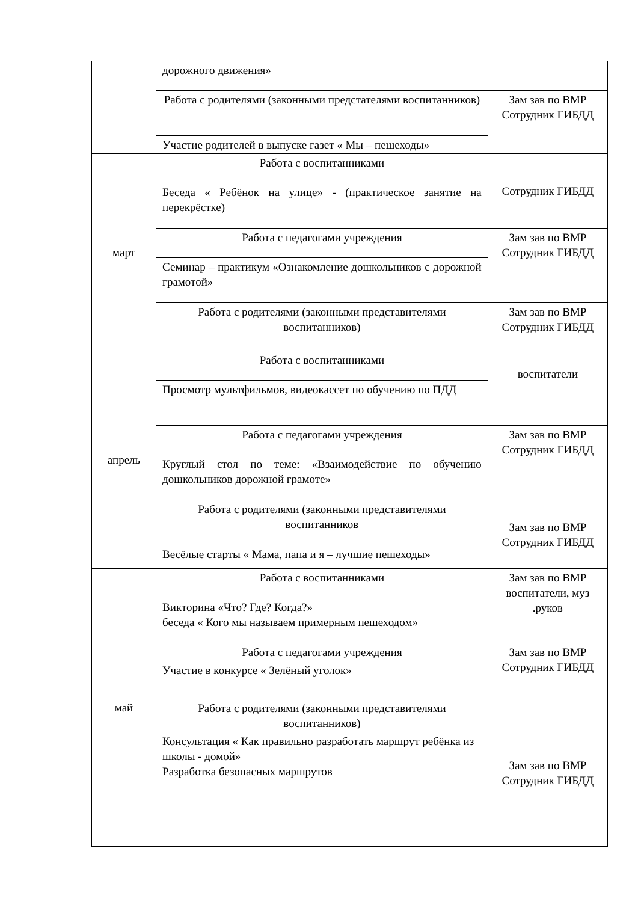| | дорожного движения» | |
| | Работа с родителями (законными предстателями воспитанников) | Зам зав по ВМР Сотрудник ГИБДД |
| | Участие родителей в выпуске газет « Мы – пешеходы» | |
| март | Работа с воспитанниками | Сотрудник ГИБДД |
| | Беседа « Ребёнок на улице» - (практическое занятие на перекрёстке) | |
| | Работа с педагогами учреждения | Зам зав по ВМР Сотрудник ГИБДД |
| | Семинар – практикум «Ознакомление дошкольников с дорожной грамотой» | |
| | Работа с родителями (законными представителями воспитанников) | Зам зав по ВМР Сотрудник ГИБДД |
| апрель | Работа с воспитанниками | воспитатели |
| | Просмотр мультфильмов, видеокассет по обучению по ПДД | |
| | Работа с педагогами учреждения | Зам зав по ВМР Сотрудник ГИБДД |
| | Круглый стол по теме: «Взаимодействие по обучению дошкольников дорожной грамоте» | |
| | Работа с родителями (законными представителями воспитанников | Зам зав по ВМР Сотрудник ГИБДД |
| | Весёлые старты « Мама, папа и я – лучшие пешеходы» | |
| май | Работа с воспитанниками | Зам зав по ВМР воспитатели, муз .руков |
| | Викторина «Что? Где? Когда?» беседа « Кого мы называем примерным пешеходом» | |
| | Работа с педагогами учреждения | Зам зав по ВМР Сотрудник ГИБДД |
| | Участие в конкурсе « Зелёный уголок» | |
| | Работа с родителями (законными представителями воспитанников) | Зам зав по ВМР Сотрудник ГИБДД |
| | Консультация « Как правильно разработать маршрут ребёнка из школы - домой» Разработка безопасных маршрутов | |